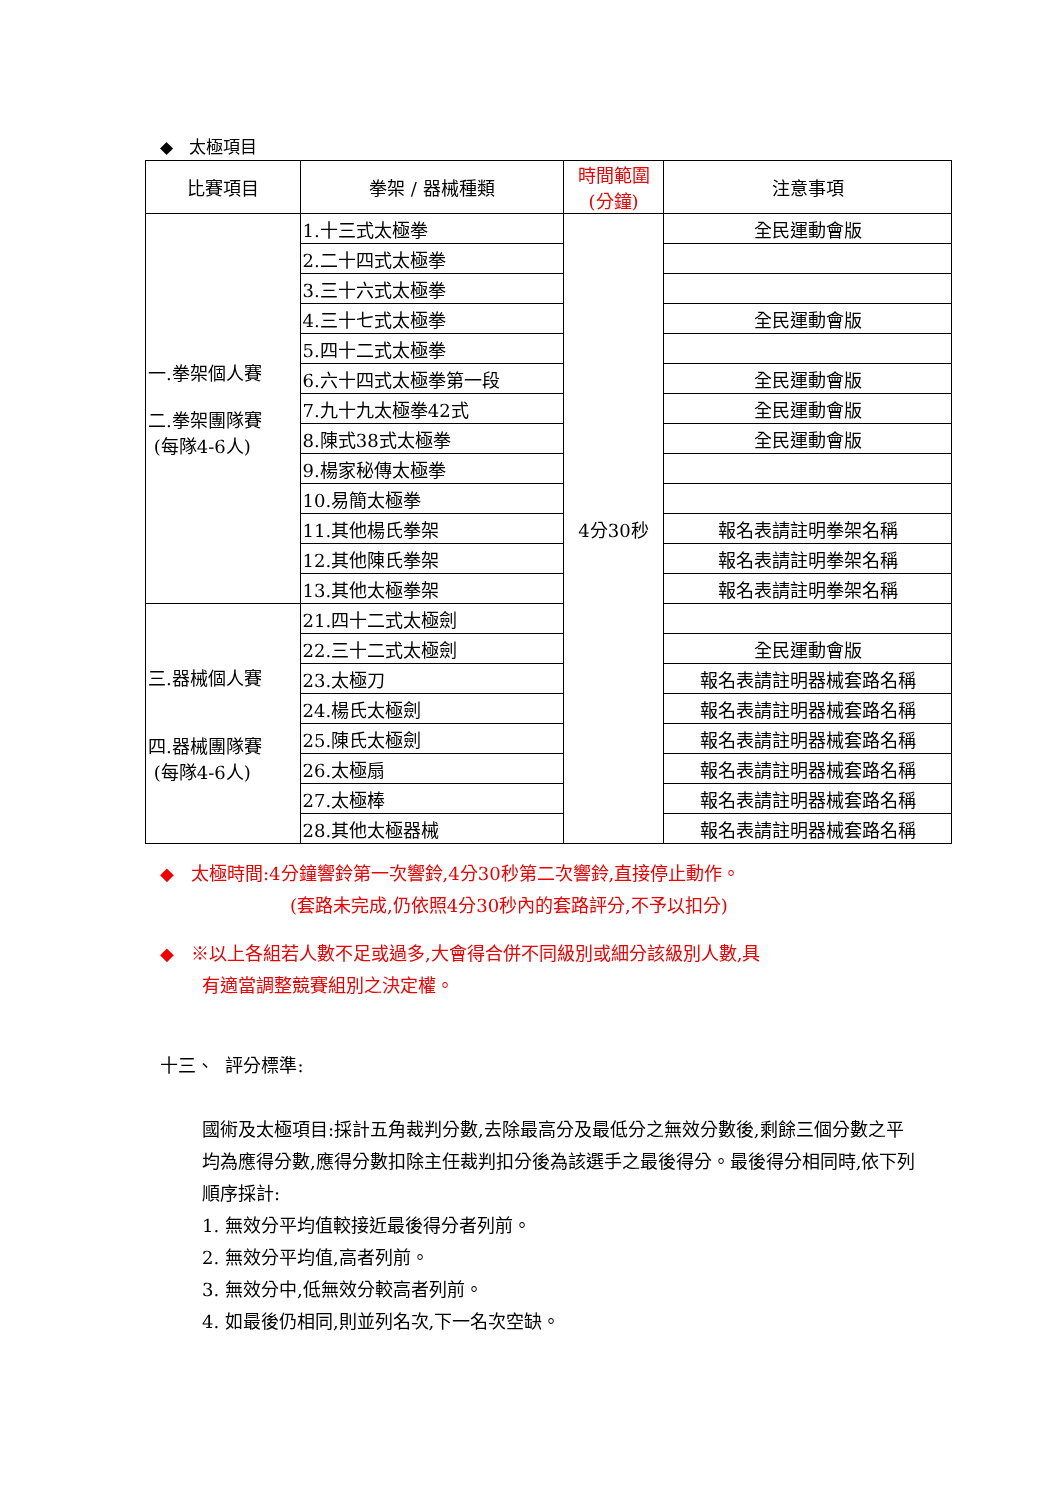◆ 太極項目
| 比賽項目 | 拳架 / 器械種類 | 時間範圍 (分鐘) | 注意事項 |
| --- | --- | --- | --- |
| 一.拳架個人賽 二.拳架團隊賽 (每隊4-6人) | 1.十三式太極拳 | 4分30秒 | 全民運動會版 |
| | 2.二十四式太極拳 | | |
| | 3.三十六式太極拳 | | |
| | 4.三十七式太極拳 | | 全民運動會版 |
| | 5.四十二式太極拳 | | |
| | 6.六十四式太極拳第一段 | | 全民運動會版 |
| | 7.九十九太極拳42式 | | 全民運動會版 |
| | 8.陳式38式太極拳 | | 全民運動會版 |
| | 9.楊家秘傳太極拳 | | |
| | 10.易簡太極拳 | | |
| | 11.其他楊氏拳架 | | 報名表請註明拳架名稱 |
| | 12.其他陳氏拳架 | | 報名表請註明拳架名稱 |
| | 13.其他太極拳架 | | 報名表請註明拳架名稱 |
| 三.器械個人賽 四.器械團隊賽 (每隊4-6人) | 21.四十二式太極劍 | | |
| | 22.三十二式太極劍 | | 全民運動會版 |
| | 23.太極刀 | | 報名表請註明器械套路名稱 |
| | 24.楊氏太極劍 | | 報名表請註明器械套路名稱 |
| | 25.陳氏太極劍 | | 報名表請註明器械套路名稱 |
| | 26.太極扇 | | 報名表請註明器械套路名稱 |
| | 27.太極棒 | | 報名表請註明器械套路名稱 |
| | 28.其他太極器械 | | 報名表請註明器械套路名稱 |
◆ 太極時間:4分鐘響鈴第一次響鈴,4分30秒第二次響鈴,直接停止動作。
(套路未完成,仍依照4分30秒內的套路評分,不予以扣分)
◆ ※以上各組若人數不足或過多,大會得合併不同級別或細分該級別人數,具
有適當調整競賽組別之決定權。
十三、 評分標準:
國術及太極項目:採計五角裁判分數,去除最高分及最低分之無效分數後,剩餘三個分數之平均為應得分數,應得分數扣除主任裁判扣分後為該選手之最後得分。最後得分相同時,依下列順序採計:
1. 無效分平均值較接近最後得分者列前。
2. 無效分平均值,高者列前。
3. 無效分中,低無效分較高者列前。
4. 如最後仍相同,則並列名次,下一名次空缺。